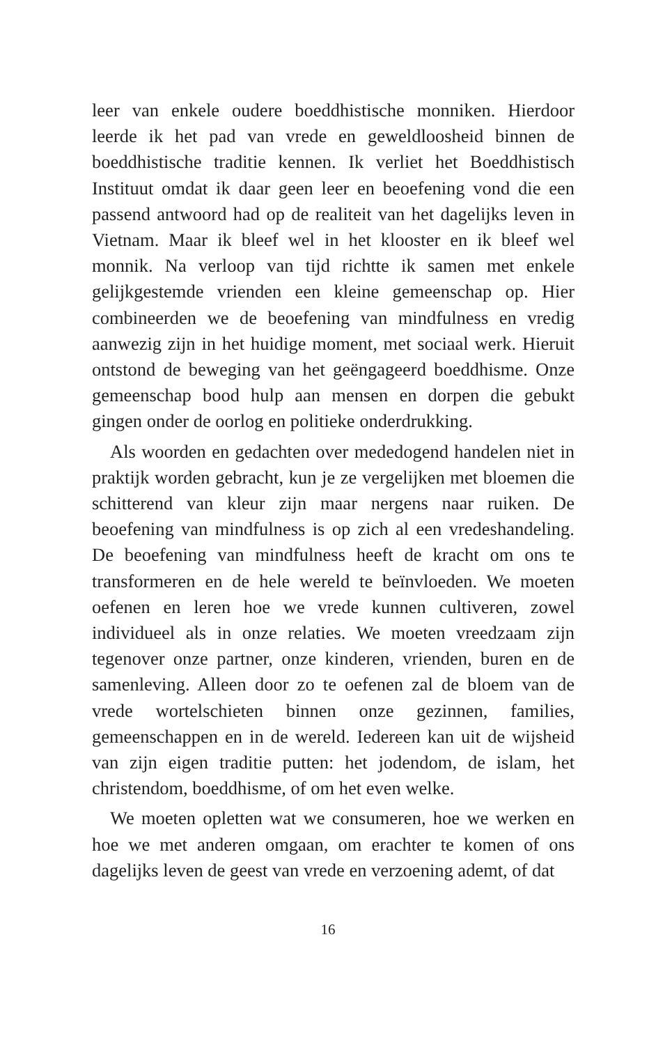leer van enkele oudere boeddhistische monniken. Hierdoor leerde ik het pad van vrede en geweldloosheid binnen de boeddhistische traditie kennen. Ik verliet het Boeddhistisch Instituut omdat ik daar geen leer en beoefening vond die een passend antwoord had op de realiteit van het dagelijks leven in Vietnam. Maar ik bleef wel in het klooster en ik bleef wel monnik. Na verloop van tijd richtte ik samen met enkele gelijkgestemde vrienden een kleine gemeenschap op. Hier combineerden we de beoefening van mindfulness en vredig aanwezig zijn in het huidige moment, met sociaal werk. Hieruit ontstond de beweging van het geëngageerd boeddhisme. Onze gemeenschap bood hulp aan mensen en dorpen die gebukt gingen onder de oorlog en politieke onderdrukking.
Als woorden en gedachten over mededogend handelen niet in praktijk worden gebracht, kun je ze vergelijken met bloemen die schitterend van kleur zijn maar nergens naar ruiken. De beoefening van mindfulness is op zich al een vredeshandeling. De beoefening van mindfulness heeft de kracht om ons te transformeren en de hele wereld te beïnvloeden. We moeten oefenen en leren hoe we vrede kunnen cultiveren, zowel individueel als in onze relaties. We moeten vreedzaam zijn tegenover onze partner, onze kinderen, vrienden, buren en de samenleving. Alleen door zo te oefenen zal de bloem van de vrede wortelschieten binnen onze gezinnen, families, gemeenschappen en in de wereld. Iedereen kan uit de wijsheid van zijn eigen traditie putten: het jodendom, de islam, het christendom, boeddhisme, of om het even welke.
We moeten opletten wat we consumeren, hoe we werken en hoe we met anderen omgaan, om erachter te komen of ons dagelijks leven de geest van vrede en verzoening ademt, of dat
16